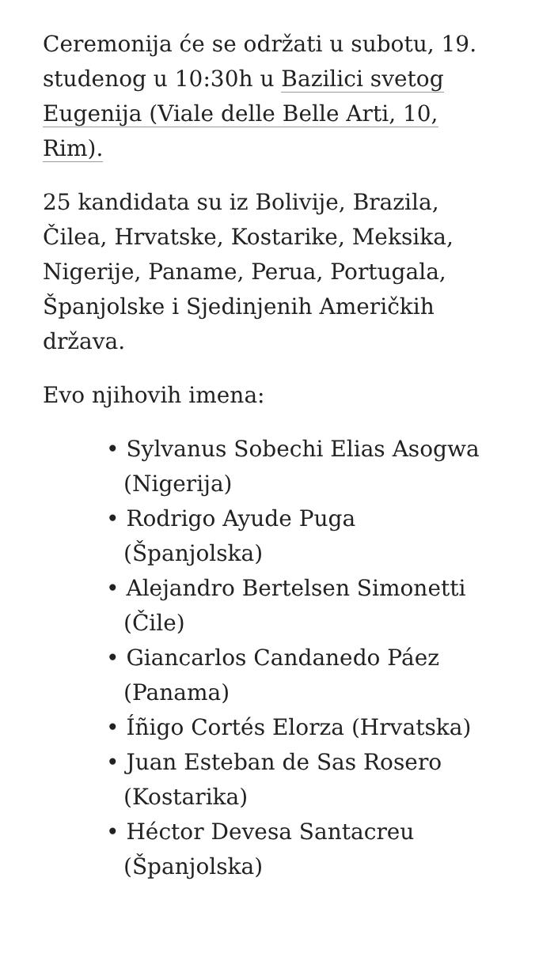Ceremonija će se održati u subotu, 19. studenog u 10:30h u Bazilici svetog Eugenija (Viale delle Belle Arti, 10, Rim).
25 kandidata su iz Bolivije, Brazila, Čilea, Hrvatske, Kostarike, Meksika, Nigerije, Paname, Perua, Portugala, Španjolske i Sjedinjenih Američkih država.
Evo njihovih imena:
• Sylvanus Sobechi Elias Asogwa (Nigerija)
• Rodrigo Ayude Puga (Španjolska)
• Alejandro Bertelsen Simonetti (Čile)
• Giancarlos Candanedo Páez (Panama)
• Íñigo Cortés Elorza (Hrvatska)
• Juan Esteban de Sas Rosero (Kostarika)
• Héctor Devesa Santacreu (Španjolska)